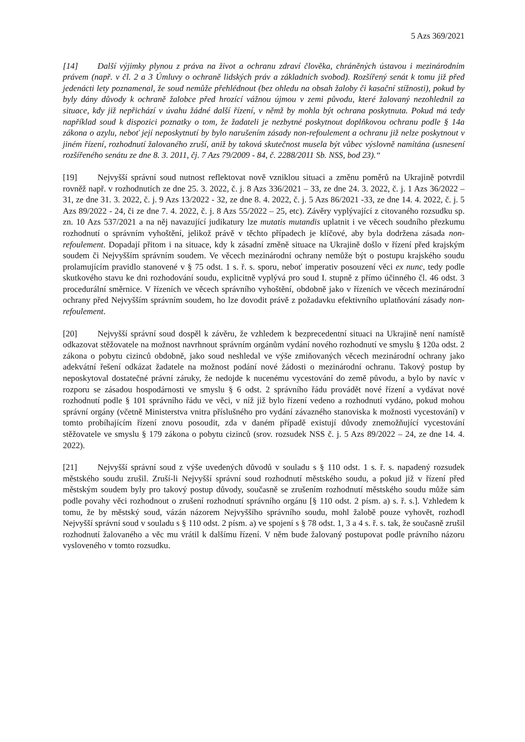5 Azs 369/2021
[14] Další výjimky plynou z práva na život a ochranu zdraví člověka, chráněných ústavou i mezinárodním právem (např. v čl. 2 a 3 Úmluvy o ochraně lidských práv a základních svobod). Rozšířený senát k tomu již před jedenácti lety poznamenal, že soud nemůže přehlédnout (bez ohledu na obsah žaloby či kasační stížnosti), pokud by byly dány důvody k ochraně žalobce před hrozící vážnou újmou v zemi původu, které žalovaný nezohlednil za situace, kdy již nepřichází v úvahu žádné další řízení, v němž by mohla být ochrana poskytnuta. Pokud má tedy například soud k dispozici poznatky o tom, že žadateli je nezbytné poskytnout doplňkovou ochranu podle § 14a zákona o azylu, neboť její neposkytnutí by bylo narušením zásady non-refoulement a ochranu již nelze poskytnout v jiném řízení, rozhodnutí žalovaného zruší, aniž by taková skutečnost musela být vůbec výslovně namítána (usnesení rozšířeného senátu ze dne 8. 3. 2011, čj. 7 Azs 79/2009 - 84, č. 2288/2011 Sb. NSS, bod 23).“
[19] Nejvyšší správní soud nutnost reflektovat nově vzniklou situaci a změnu poměrů na Ukrajině potvrdil rovněž např. v rozhodnutích ze dne 25. 3. 2022, č. j. 8 Azs 336/2021 – 33, ze dne 24. 3. 2022, č. j. 1 Azs 36/2022 – 31, ze dne 31. 3. 2022, č. j. 9 Azs 13/2022 - 32, ze dne 8. 4. 2022, č. j. 5 Azs 86/2021 -33, ze dne 14. 4. 2022, č. j. 5 Azs 89/2022 - 24, či ze dne 7. 4. 2022, č. j. 8 Azs 55/2022 – 25, etc). Závěry vyplývající z citovaného rozsudku sp. zn. 10 Azs 537/2021 a na něj navazující judikatury lze mutatis mutandis uplatnit i ve věcech soudního přezkumu rozhodnutí o správním vyhoštění, jelikož právě v těchto případech je klíčové, aby byla dodržena zásada non-refoulement. Dopadají přitom i na situace, kdy k zásadní změně situace na Ukrajině došlo v řízení před krajským soudem či Nejvyšším správním soudem. Ve věcech mezinárodní ochrany nemůže být o postupu krajského soudu prolamujícím pravidlo stanovené v § 75 odst. 1 s. ř. s. sporu, neboť imperativ posouzení věci ex nunc, tedy podle skutkového stavu ke dni rozhodování soudu, explicitně vyplývá pro soud I. stupně z přímo účinného čl. 46 odst. 3 procedurální směrnice. V řízeních ve věcech správního vyhoštění, obdobně jako v řízeních ve věcech mezinárodní ochrany před Nejvyšším správním soudem, ho lze dovodit právě z požadavku efektivního uplatňování zásady non-refoulement.
[20] Nejvyšší správní soud dospěl k závěru, že vzhledem k bezprecedentní situaci na Ukrajině není namístě odkazovat stěžovatele na možnost navrhnout správním orgánům vydání nového rozhodnutí ve smyslu § 120a odst. 2 zákona o pobytu cizinců obdobně, jako soud neshledal ve výše zmiňovaných věcech mezinárodní ochrany jako adekvátní řešení odkázat žadatele na možnost podání nové žádosti o mezinárodní ochranu. Takový postup by neposkytoval dostatečné právní záruky, že nedojde k nucenému vycestování do země původu, a bylo by navíc v rozporu se zásadou hospodárnosti ve smyslu § 6 odst. 2 správního řádu provádět nové řízení a vydávat nové rozhodnutí podle § 101 správního řádu ve věci, v níž již bylo řízení vedeno a rozhodnutí vydáno, pokud mohou správní orgány (včetně Ministerstva vnitra příslušného pro vydání závazného stanoviska k možnosti vycestování) v tomto probíhajícím řízení znovu posoudit, zda v daném případě existují důvody znemožňující vycestování stěžovatele ve smyslu § 179 zákona o pobytu cizinců (srov. rozsudek NSS č. j. 5 Azs 89/2022 – 24, ze dne 14. 4. 2022).
[21] Nejvyšší správní soud z výše uvedených důvodů v souladu s § 110 odst. 1 s. ř. s. napadený rozsudek městského soudu zrušil. Zruší-li Nejvyšší správní soud rozhodnutí městského soudu, a pokud již v řízení před městským soudem byly pro takový postup důvody, současně se zrušením rozhodnutí městského soudu může sám podle povahy věci rozhodnout o zrušení rozhodnutí správního orgánu [§ 110 odst. 2 písm. a) s. ř. s.]. Vzhledem k tomu, že by městský soud, vázán názorem Nejvyššího správního soudu, mohl žalobě pouze vyhovět, rozhodl Nejvyšší správní soud v souladu s § 110 odst. 2 písm. a) ve spojení s § 78 odst. 1, 3 a 4 s. ř. s. tak, že současně zrušil rozhodnutí žalovaného a věc mu vrátil k dalšímu řízení. V něm bude žalovaný postupovat podle právního názoru vysloveného v tomto rozsudku.